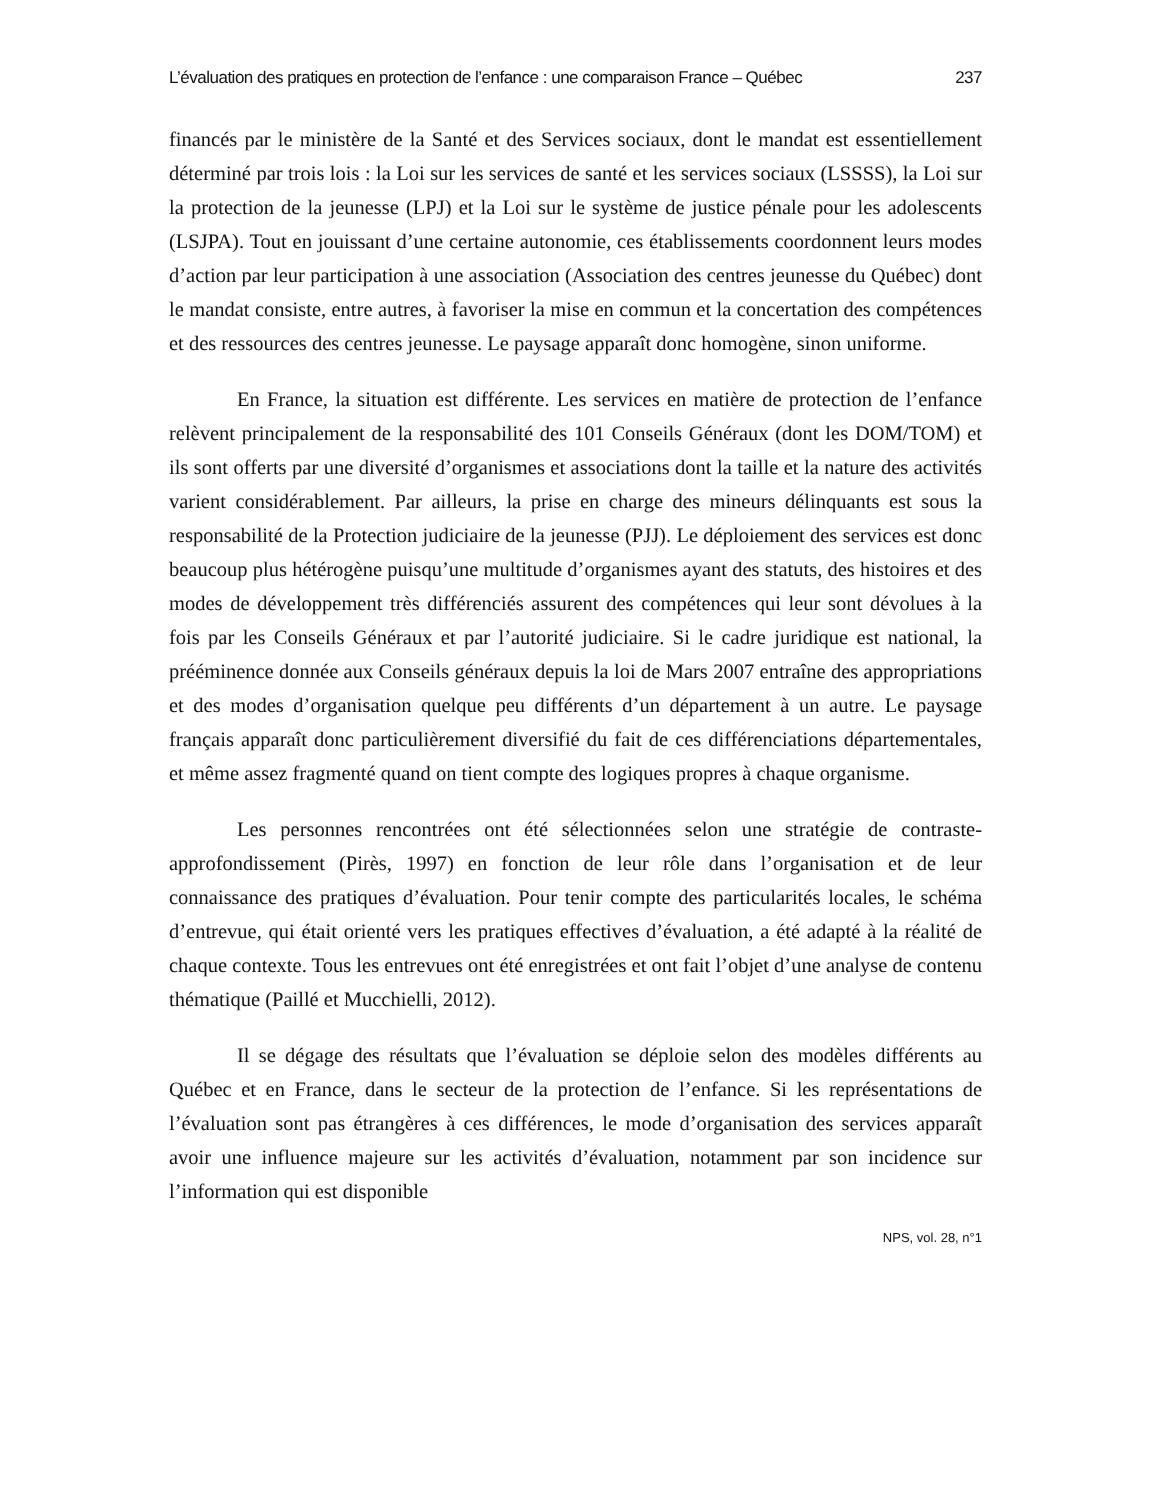L’évaluation des pratiques en protection de l’enfance : une comparaison France – Québec 237
financés par le ministère de la Santé et des Services sociaux, dont le mandat est essentiellement déterminé par trois lois : la Loi sur les services de santé et les services sociaux (LSSSS), la Loi sur la protection de la jeunesse (LPJ) et la Loi sur le système de justice pénale pour les adolescents (LSJPA). Tout en jouissant d’une certaine autonomie, ces établissements coordonnent leurs modes d’action par leur participation à une association (Association des centres jeunesse du Québec) dont le mandat consiste, entre autres, à favoriser la mise en commun et la concertation des compétences et des ressources des centres jeunesse. Le paysage apparaît donc homogène, sinon uniforme.
En France, la situation est différente. Les services en matière de protection de l’enfance relèvent principalement de la responsabilité des 101 Conseils Généraux (dont les DOM/TOM) et ils sont offerts par une diversité d’organismes et associations dont la taille et la nature des activités varient considérablement. Par ailleurs, la prise en charge des mineurs délinquants est sous la responsabilité de la Protection judiciaire de la jeunesse (PJJ). Le déploiement des services est donc beaucoup plus hétérogène puisqu’une multitude d’organismes ayant des statuts, des histoires et des modes de développement très différenciés assurent des compétences qui leur sont dévolues à la fois par les Conseils Généraux et par l’autorité judiciaire. Si le cadre juridique est national, la prééminence donnée aux Conseils généraux depuis la loi de Mars 2007 entraîne des appropriations et des modes d’organisation quelque peu différents d’un département à un autre. Le paysage français apparaît donc particulièrement diversifié du fait de ces différenciations départementales, et même assez fragmenté quand on tient compte des logiques propres à chaque organisme.
Les personnes rencontrées ont été sélectionnées selon une stratégie de contraste-approfondissement (Pirès, 1997) en fonction de leur rôle dans l’organisation et de leur connaissance des pratiques d’évaluation. Pour tenir compte des particularités locales, le schéma d’entrevue, qui était orienté vers les pratiques effectives d’évaluation, a été adapté à la réalité de chaque contexte. Tous les entrevues ont été enregistrées et ont fait l’objet d’une analyse de contenu thématique (Paillé et Mucchielli, 2012).
Il se dégage des résultats que l’évaluation se déploie selon des modèles différents au Québec et en France, dans le secteur de la protection de l’enfance. Si les représentations de l’évaluation sont pas étrangères à ces différences, le mode d’organisation des services apparaît avoir une influence majeure sur les activités d’évaluation, notamment par son incidence sur l’information qui est disponible
NPS, vol. 28, n°1